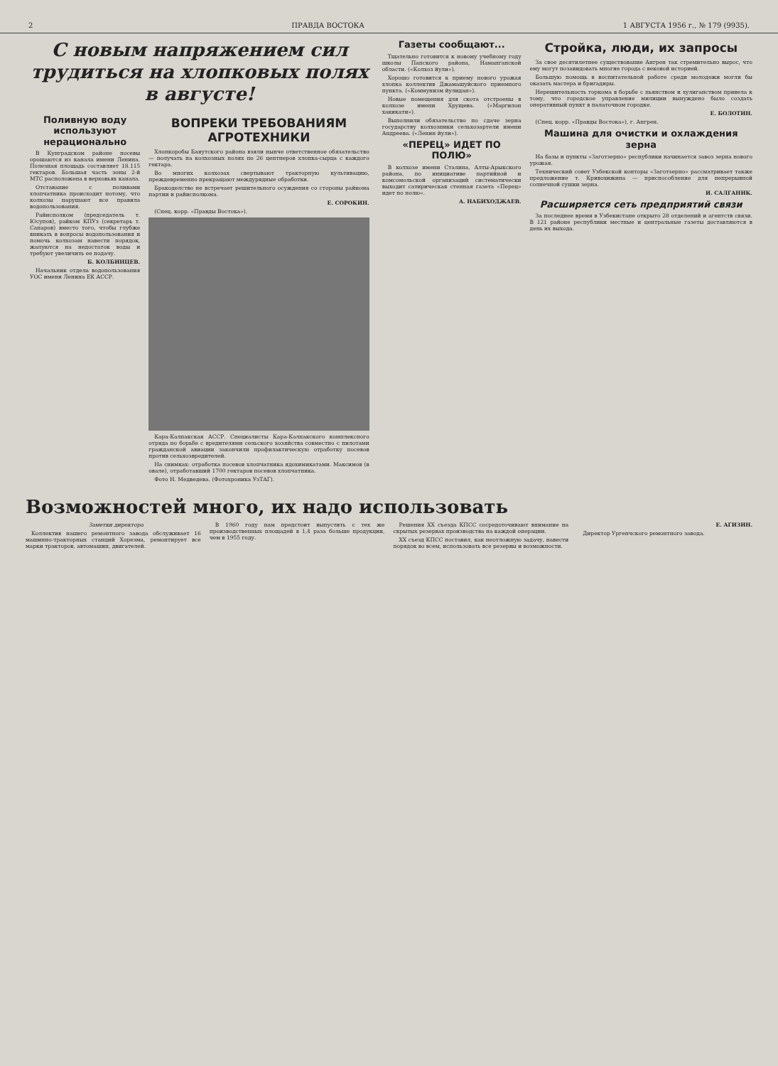2 ПРАВДА ВОСТОКА 1 АВГУСТА 1956 г., № 179 (9935).
С новым напряжением сил трудиться на хлопковых полях в августе!
Поливную воду используют нерационально
В Кунградском районе посевы орошаются из канала имени Ленина. Полезная площадь составляет 18.115 гектаров. Большая часть зоны 2-й МТС расположена в верховьях канала.
Отставание с поливами хлопчатника происходит потому, что колхозы нарушают все правила водопользования.
Райисполком (председатель т. Юсупов), райком КПУз (секретарь т. Сапаров) вместо того, чтобы глубже вникать в вопросы водопользования и помочь колхозам навести порядок, жалуются на недостаток воды и требуют увеличить ее подачу.
Б. КОЛБИНЦЕВ.
Начальник отдела водопользования УОС имени Ленина ЕК АССР.
ВОПРЕКИ ТРЕБОВАНИЯМ АГРОТЕХНИКИ
Хлопкоробы Баяутского района взяли нынче ответственное обязательство — получать на колхозных полях по 26 центнеров хлопка-сырца с каждого гектара.
Во многих колхозах свертывают тракторную культивацию, преждевременно прекращают междурядные обработки.
Бракоделство не встречает решительного осуждения со стороны райкома партии и райисполкома.
Е. СОРОКИН.
(Спец. корр. «Правды Востока»).
Кара-Калпакская АССР. Специалисты Кара-Калпакского комплексного отряда по борьбе с вредителями сельского хозяйства совместно с пилотами гражданской авиации закончили профилактическую отработку посевов против сельхозвредителей.
На снимках: отработка посевов хлопчатника ядохимикатами. Максимов (в овале), отработавший 1700 гектаров посевов хлопчатника.
Фото Н. Медведева. (Фотохроника УзТАГ).
Газеты сообщают...
Тщательно готовится к новому учебному году школы Папского района, Наманганской области. («Колхоз йули»).
Хорошо готовится к приему нового урожая хлопка коллектив Джамашуйского приемного пункта. («Коммунизм йулидан»).
Новые помещения для скота отстроены в колхозе имени Хрущева. («Маргилон хакикати»).
Выполнили обязательство по сдаче зерна государству колхозники сельхозартели имени Андреева. («Ленин йули»).
«ПЕРЕЦ» ИДЕТ ПО ПОЛЮ»
В колхозе имени Сталина, Алты-Арыкского района, по инициативе партийной и комсомольской организаций систематически выходит сатирическая стенная газета «Перец» идет по полю».
А. НАБИХОДЖАЕВ.
Стройка, люди, их запросы
За свое десятилетнее существование Ангрен так стремительно вырос, что ему могут позавидовать многие города с вековой историей.
Большую помощь в воспитательной работе среди молодежи могли бы оказать мастера и бригадиры.
Нерешительность горкома в борьбе с пьянством и хулиганством привела к тому, что городское управление милиции вынуждено было создать оперативный пункт в палаточном городке.
Е. БОЛОТИН.
(Спец. корр. «Правды Востока»), г. Ангрен.
Машина для очистки и охлаждения зерна
На базы и пункты «Заготзерно» республики начинается завоз зерна нового урожая.
Технический совет Узбекской конторы «Заготзерно» рассматривает также предложение т. Кривохижина — приспособление для непрерывной солнечной сушки зерна.
И. САЛГАНИК.
Расширяется сеть предприятий связи
За последнее время в Узбекистане открыто 28 отделений и агентств связи. В 121 районе республики местные и центральные газеты доставляются в день их выхода.
Возможностей много, их надо использовать
Заметки директора
Коллектив нашего ремонтного завода обслуживает 16 машинно-тракторных станций Хорезма, ремонтирует все марки тракторов, автомашин, двигателей.
В 1960 году нам предстоит выпустить с тех же производственных площадей в 1,4 раза больше продукции, чем в 1955 году.
Решения XX съезда КПСС сосредоточивают внимание на скрытых резервах производства на каждой операции.
XX съезд КПСС поставил, как неотложную задачу, навести порядок во всем, использовать все резервы и возможности.
Е. АГИЗИН.
Директор Ургенчского ремонтного завода.